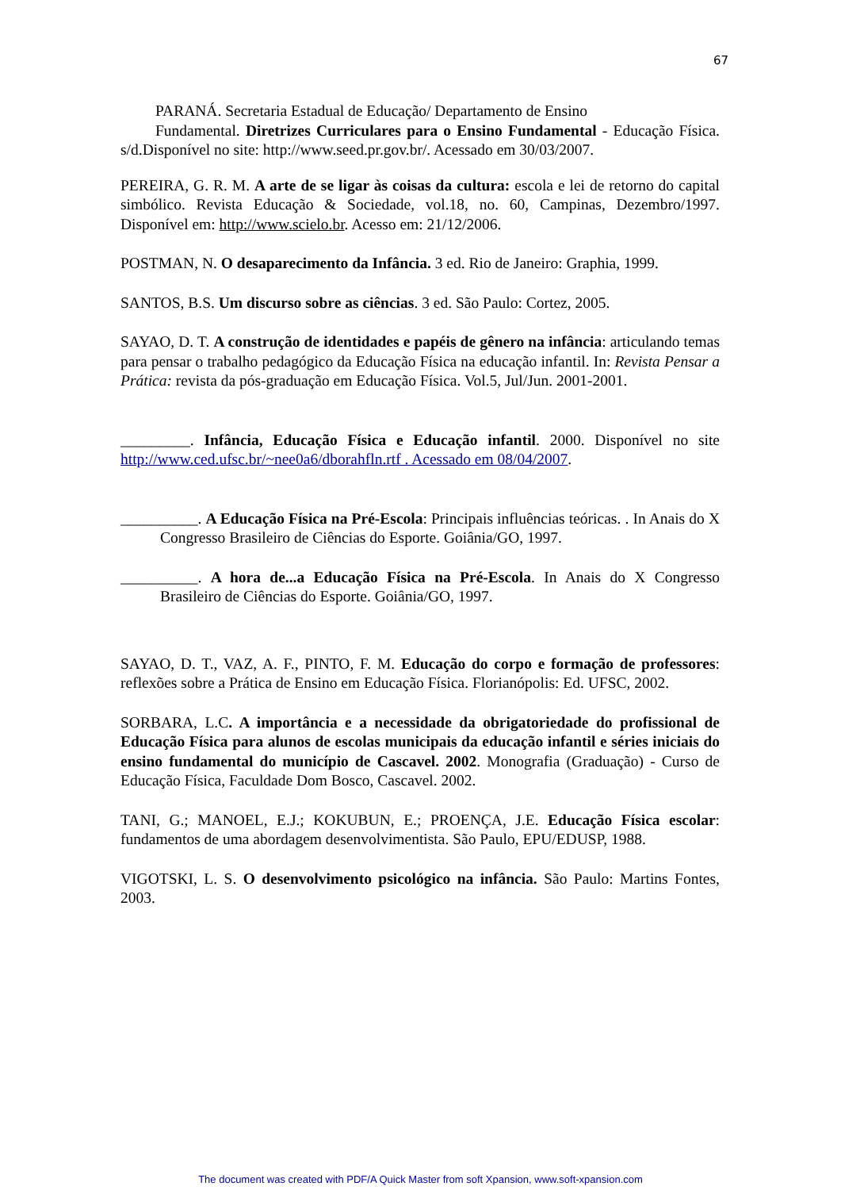67
PARANÁ. Secretaria Estadual de Educação/ Departamento de Ensino
Fundamental. Diretrizes Curriculares para o Ensino Fundamental - Educação Física. s/d.Disponível no site: http://www.seed.pr.gov.br/. Acessado em 30/03/2007.
PEREIRA, G. R. M. A arte de se ligar às coisas da cultura: escola e lei de retorno do capital simbólico. Revista Educação & Sociedade, vol.18, no. 60, Campinas, Dezembro/1997. Disponível em: http://www.scielo.br. Acesso em: 21/12/2006.
POSTMAN, N. O desaparecimento da Infância. 3 ed. Rio de Janeiro: Graphia, 1999.
SANTOS, B.S. Um discurso sobre as ciências. 3 ed. São Paulo: Cortez, 2005.
SAYAO, D. T. A construção de identidades e papéis de gênero na infância: articulando temas para pensar o trabalho pedagógico da Educação Física na educação infantil. In: Revista Pensar a Prática: revista da pós-graduação em Educação Física. Vol.5, Jul/Jun. 2001-2001.
_________. Infância, Educação Física e Educação infantil. 2000. Disponível no site http://www.ced.ufsc.br/~nee0a6/dborahfln.rtf . Acessado em 08/04/2007.
__________. A Educação Física na Pré-Escola: Principais influências teóricas. . In Anais do X Congresso Brasileiro de Ciências do Esporte. Goiânia/GO, 1997.
__________. A hora de...a Educação Física na Pré-Escola. In Anais do X Congresso Brasileiro de Ciências do Esporte. Goiânia/GO, 1997.
SAYAO, D. T., VAZ, A. F., PINTO, F. M. Educação do corpo e formação de professores: reflexões sobre a Prática de Ensino em Educação Física. Florianópolis: Ed. UFSC, 2002.
SORBARA, L.C. A importância e a necessidade da obrigatoriedade do profissional de Educação Física para alunos de escolas municipais da educação infantil e séries iniciais do ensino fundamental do município de Cascavel. 2002. Monografia (Graduação) - Curso de Educação Física, Faculdade Dom Bosco, Cascavel. 2002.
TANI, G.; MANOEL, E.J.; KOKUBUN, E.; PROENÇA, J.E. Educação Física escolar: fundamentos de uma abordagem desenvolvimentista. São Paulo, EPU/EDUSP, 1988.
VIGOTSKI, L. S. O desenvolvimento psicológico na infância. São Paulo: Martins Fontes, 2003.
The document was created with PDF/A Quick Master from soft Xpansion, www.soft-xpansion.com